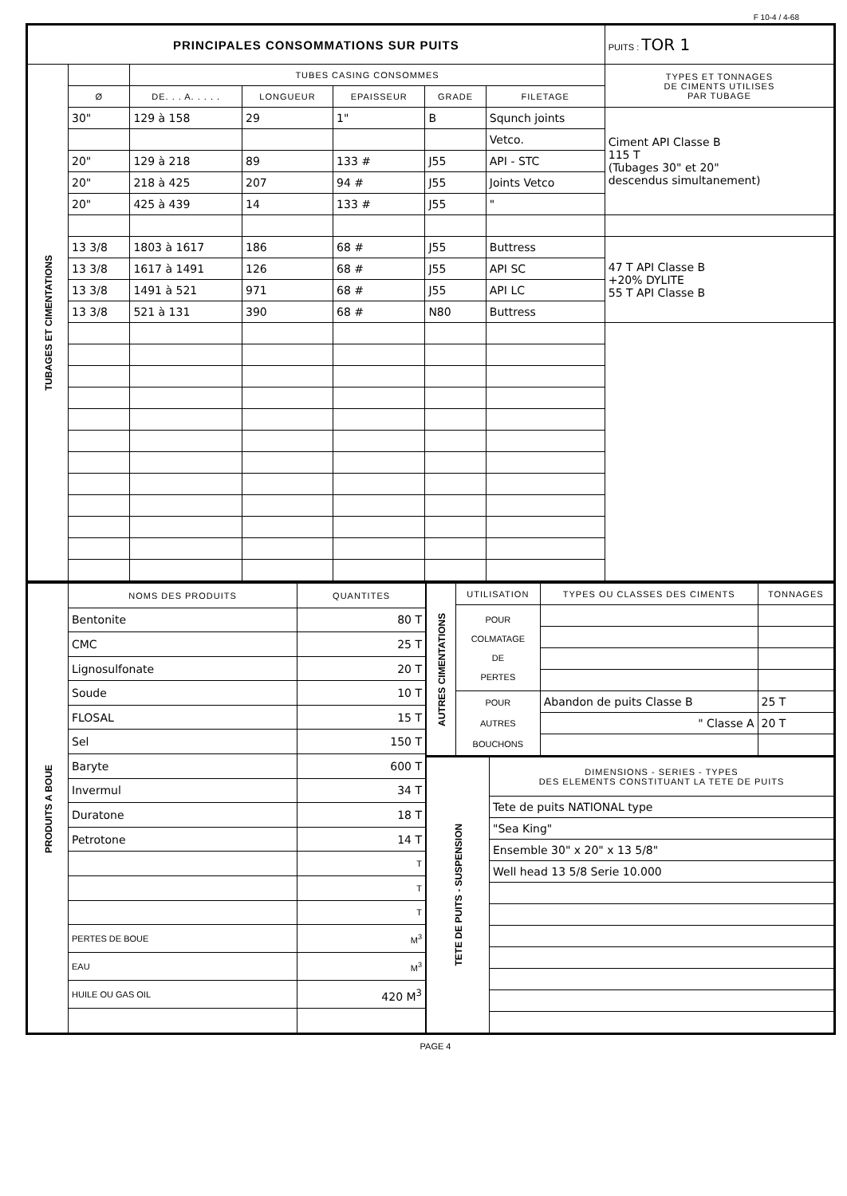F 10-4 / 4-68
| PRINCIPALES CONSOMMATIONS SUR PUITS | | | | | | | PUITS : TOR 1 |
| TUBAGES ET CIMENTATIONS | | TUBES CASING CONSOMMES | | | | | TYPES ET TONNAGES DE CIMENTS UTILISES PAR TUBAGE |
| | Ø | DE. . . A. . . . . | LONGUEUR | EPAISSEUR | GRADE | FILETAGE | |
| | 30" | 129 à 158 | 29 | 1" | B | Squnch joints | Ciment API Classe B 115 T (Tubages 30" et 20" descendus simultanement) |
| | | | | | | Vetco. | |
| | 20" | 129 à 218 | 89 | 133 # | J55 | API - STC | |
| | 20" | 218 à 425 | 207 | 94 # | J55 | Joints Vetco | |
| | 20" | 425 à 439 | 14 | 133 # | J55 | " | |
| | 13 3/8 | 1803 à 1617 | 186 | 68 # | J55 | Buttress | 47 T API Classe B +20% DYLITE 55 T API Classe B |
| | 13 3/8 | 1617 à 1491 | 126 | 68 # | J55 | API SC | |
| | 13 3/8 | 1491 à 521 | 971 | 68 # | J55 | API LC | |
| | 13 3/8 | 521 à 131 | 390 | 68 # | N80 | Buttress | |
| PRODUITS A BOUE | NOMS DES PRODUITS | QUANTITES |
| | Bentonite | 80 T |
| | CMC | 25 T |
| | Lignosulfonate | 20 T |
| | Soude | 10 T |
| | FLOSAL | 15 T |
| | Sel | 150 T |
| | Baryte | 600 T |
| | Invermul | 34 T |
| | Duratone | 18 T |
| | Petrotone | 14 T |
| | | T |
| | | T |
| | | T |
| | PERTES DE BOUE | M<sup>3</sup> |
| | EAU | M<sup>3</sup> |
| | HUILE OU GAS OIL | 420 M<sup>3</sup> |
| AUTRES CIMENTATIONS | UTILISATION | TYPES OU CLASSES DES CIMENTS | TONNAGES |
| | POUR COLMATAGE DE PERTES | | |
| | POUR AUTRES BOUCHONS | Abandon de puits Classe B | 25 T |
| | | " Classe A | 20 T |
| TETE DE PUITS - SUSPENSION | DIMENSIONS - SERIES - TYPES DES ELEMENTS CONSTITUANT LA TETE DE PUITS |
| | Tete de puits NATIONAL type |
| | "Sea King" |
| | Ensemble 30" x 20" x 13 5/8" |
| | Well head 13 5/8 Serie 10.000 |
PAGE 4